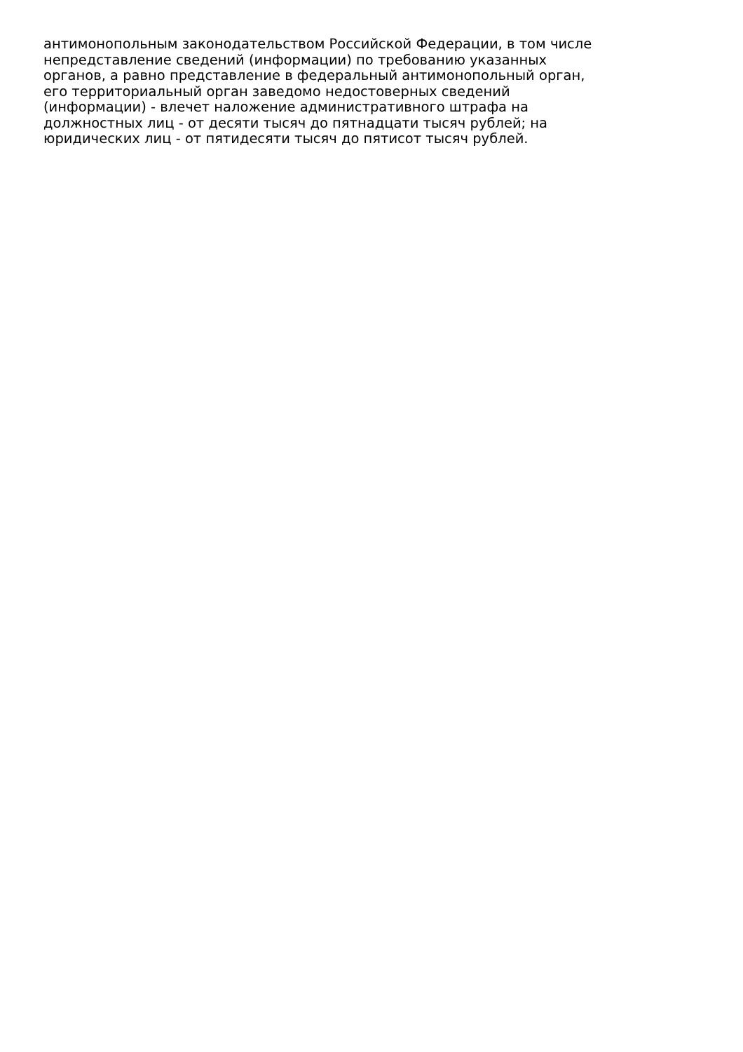антимонопольным законодательством Российской Федерации, в том числе
непредставление сведений (информации) по требованию указанных
органов, а равно представление в федеральный антимонопольный орган,
его территориальный орган заведомо недостоверных сведений
(информации) - влечет наложение административного штрафа на
должностных лиц - от десяти тысяч до пятнадцати тысяч рублей; на
юридических лиц - от пятидесяти тысяч до пятисот тысяч рублей.